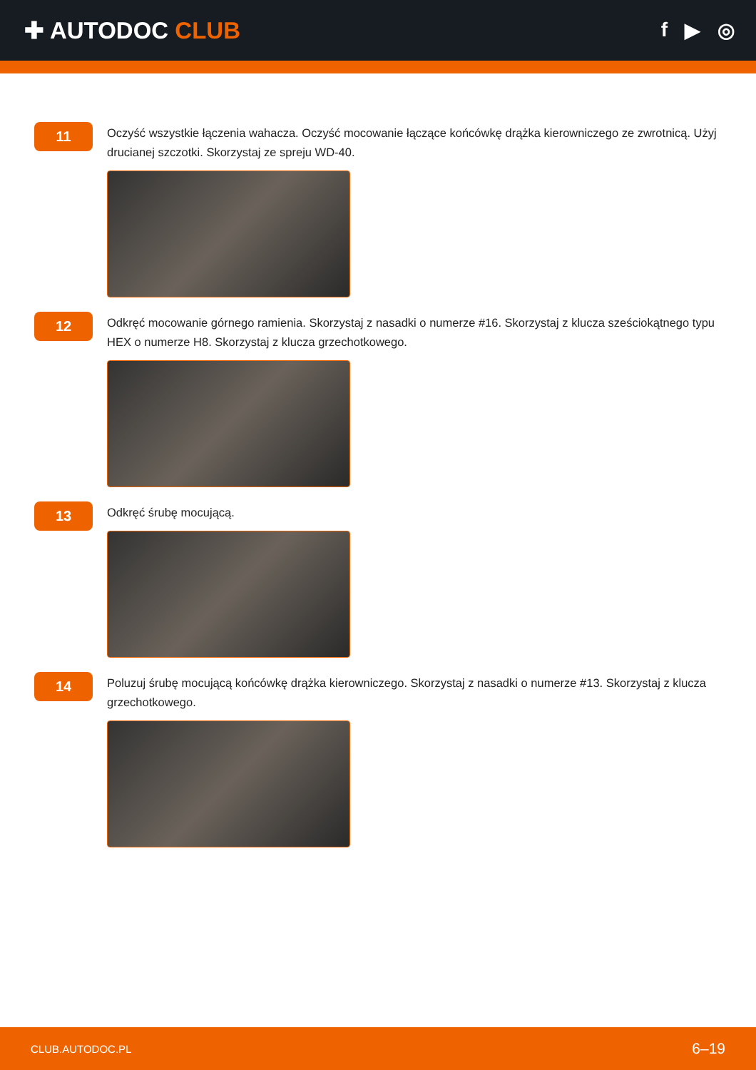✚ AUTODOC CLUB
f ▶ ◎
11
Oczyść wszystkie łączenia wahacza. Oczyść mocowanie łączące końcówkę drążka kierowniczego ze zwrotnicą. Użyj drucianej szczotki. Skorzystaj ze spreju WD-40.
12
Odkręć mocowanie górnego ramienia. Skorzystaj z nasadki o numerze #16. Skorzystaj z klucza sześciokątnego typu HEX o numerze H8. Skorzystaj z klucza grzechotkowego.
13
Odkręć śrubę mocującą.
14
Poluzuj śrubę mocującą końcówkę drążka kierowniczego. Skorzystaj z nasadki o numerze #13. Skorzystaj z klucza grzechotkowego.
CLUB.AUTODOC.PL 6–19